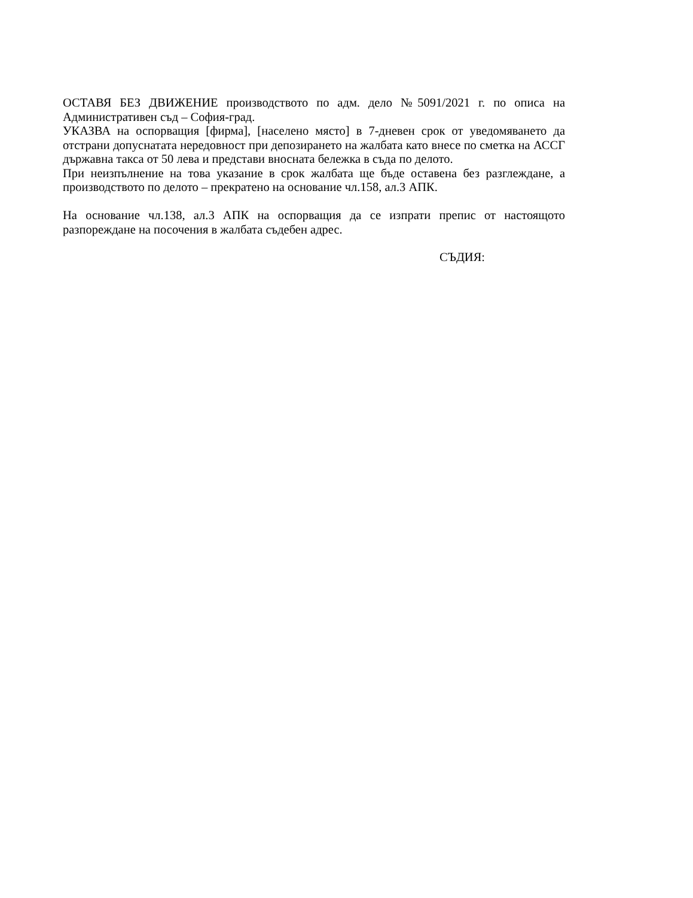ОСТАВЯ БЕЗ ДВИЖЕНИЕ производството по адм. дело №5091/2021 г. по описа на Административен съд – София-град.
УКАЗВА на оспорващия [фирма], [населено място] в 7-дневен срок от уведомяването да отстрани допуснатата нередовност при депозирането на жалбата като внесе по сметка на АССГ държавна такса от 50 лева и представи вносната бележка в съда по делото.
При неизпълнение на това указание в срок жалбата ще бъде оставена без разглеждане, а производството по делото – прекратено на основание чл.158, ал.3 АПК.
На основание чл.138, ал.3 АПК на оспорващия да се изпрати препис от настоящото разпореждане на посочения в жалбата съдебен адрес.
СЪДИЯ: